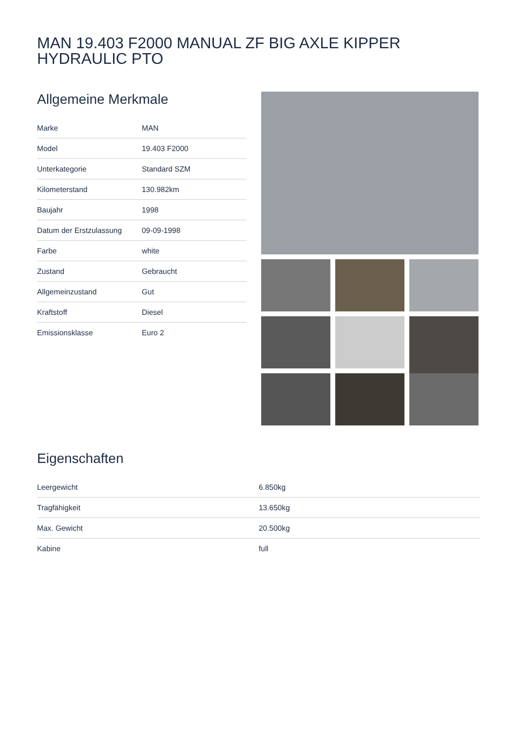MAN 19.403 F2000 MANUAL ZF BIG AXLE KIPPER HYDRAULIC PTO
Allgemeine Merkmale
| Marke | MAN |
| Model | 19.403 F2000 |
| Unterkategorie | Standard SZM |
| Kilometerstand | 130.982km |
| Baujahr | 1998 |
| Datum der Erstzulassung | 09-09-1998 |
| Farbe | white |
| Zustand | Gebraucht |
| Allgemeinzustand | Gut |
| Kraftstoff | Diesel |
| Emissionsklasse | Euro 2 |
Eigenschaften
| Leergewicht | 6.850kg |
| Tragfähigkeit | 13.650kg |
| Max. Gewicht | 20.500kg |
| Kabine | full |